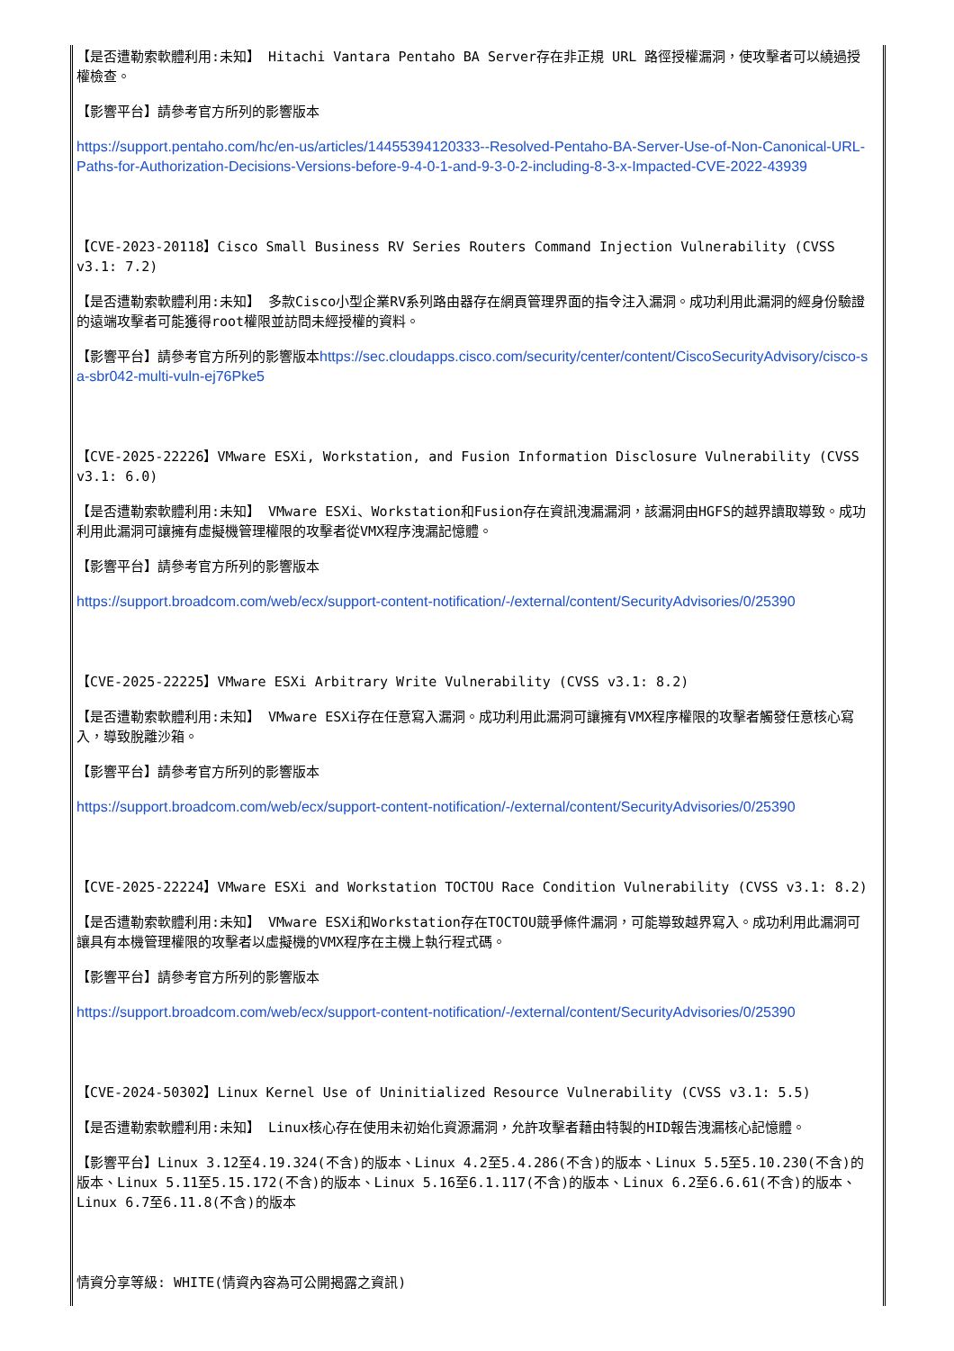【是否遭勒索軟體利用:未知】 Hitachi Vantara Pentaho BA Server存在非正規 URL 路徑授權漏洞，使攻擊者可以繞過授權檢查。
【影響平台】請參考官方所列的影響版本
https://support.pentaho.com/hc/en-us/articles/14455394120333--Resolved-Pentaho-BA-Server-Use-of-Non-Canonical-URL-Paths-for-Authorization-Decisions-Versions-before-9-4-0-1-and-9-3-0-2-including-8-3-x-Impacted-CVE-2022-43939
【CVE-2023-20118】Cisco Small Business RV Series Routers Command Injection Vulnerability (CVSS v3.1: 7.2)
【是否遭勒索軟體利用:未知】 多款Cisco小型企業RV系列路由器存在網頁管理界面的指令注入漏洞。成功利用此漏洞的經身份驗證的遠端攻擊者可能獲得root權限並訪問未經授權的資料。
【影響平台】請參考官方所列的影響版本https://sec.cloudapps.cisco.com/security/center/content/CiscoSecurityAdvisory/cisco-sa-sbr042-multi-vuln-ej76Pke5
【CVE-2025-22226】VMware ESXi, Workstation, and Fusion Information Disclosure Vulnerability (CVSS v3.1: 6.0)
【是否遭勒索軟體利用:未知】 VMware ESXi、Workstation和Fusion存在資訊洩漏漏洞，該漏洞由HGFS的越界讀取導致。成功利用此漏洞可讓擁有虛擬機管理權限的攻擊者從VMX程序洩漏記憶體。
【影響平台】請參考官方所列的影響版本
https://support.broadcom.com/web/ecx/support-content-notification/-/external/content/SecurityAdvisories/0/25390
【CVE-2025-22225】VMware ESXi Arbitrary Write Vulnerability (CVSS v3.1: 8.2)
【是否遭勒索軟體利用:未知】 VMware ESXi存在任意寫入漏洞。成功利用此漏洞可讓擁有VMX程序權限的攻擊者觸發任意核心寫入，導致脫離沙箱。
【影響平台】請參考官方所列的影響版本
https://support.broadcom.com/web/ecx/support-content-notification/-/external/content/SecurityAdvisories/0/25390
【CVE-2025-22224】VMware ESXi and Workstation TOCTOU Race Condition Vulnerability (CVSS v3.1: 8.2)
【是否遭勒索軟體利用:未知】 VMware ESXi和Workstation存在TOCTOU競爭條件漏洞，可能導致越界寫入。成功利用此漏洞可讓具有本機管理權限的攻擊者以虛擬機的VMX程序在主機上執行程式碼。
【影響平台】請參考官方所列的影響版本
https://support.broadcom.com/web/ecx/support-content-notification/-/external/content/SecurityAdvisories/0/25390
【CVE-2024-50302】Linux Kernel Use of Uninitialized Resource Vulnerability (CVSS v3.1: 5.5)
【是否遭勒索軟體利用:未知】 Linux核心存在使用未初始化資源漏洞，允許攻擊者藉由特製的HID報告洩漏核心記憶體。
【影響平台】Linux 3.12至4.19.324(不含)的版本、Linux 4.2至5.4.286(不含)的版本、Linux 5.5至5.10.230(不含)的版本、Linux 5.11至5.15.172(不含)的版本、Linux 5.16至6.1.117(不含)的版本、Linux 6.2至6.6.61(不含)的版本、Linux 6.7至6.11.8(不含)的版本
情資分享等級: WHITE(情資內容為可公開揭露之資訊)